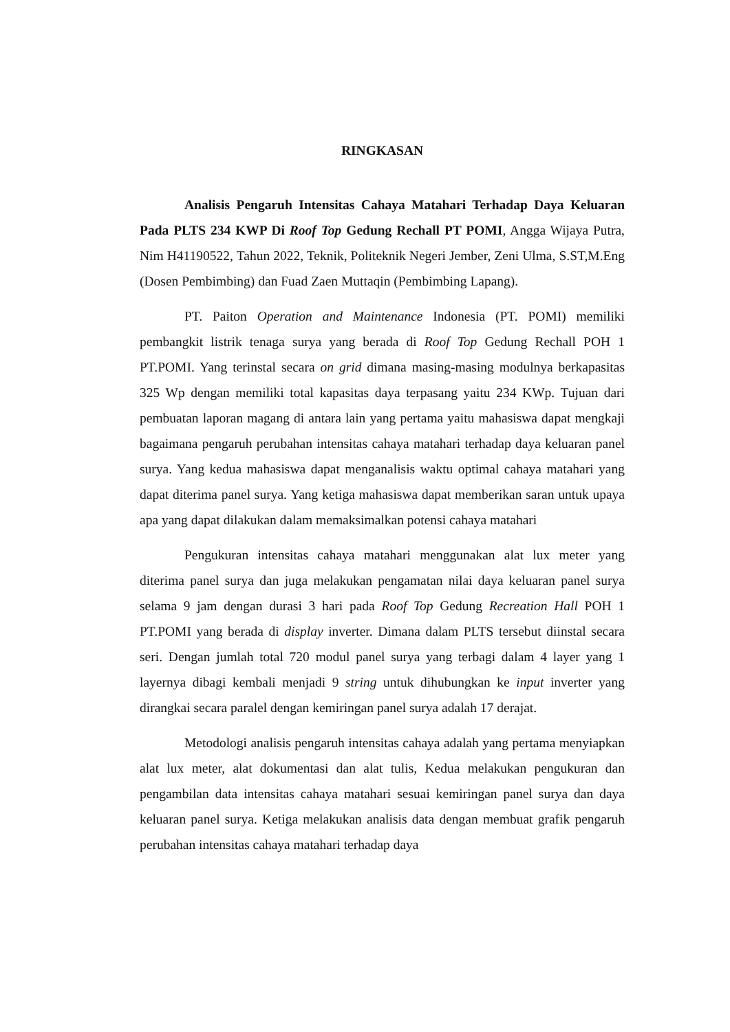RINGKASAN
Analisis Pengaruh Intensitas Cahaya Matahari Terhadap Daya Keluaran Pada PLTS 234 KWP Di Roof Top Gedung Rechall PT POMI, Angga Wijaya Putra, Nim H41190522, Tahun 2022, Teknik, Politeknik Negeri Jember, Zeni Ulma, S.ST,M.Eng (Dosen Pembimbing) dan Fuad Zaen Muttaqin (Pembimbing Lapang).
PT. Paiton Operation and Maintenance Indonesia (PT. POMI) memiliki pembangkit listrik tenaga surya yang berada di Roof Top Gedung Rechall POH 1 PT.POMI. Yang terinstal secara on grid dimana masing-masing modulnya berkapasitas 325 Wp dengan memiliki total kapasitas daya terpasang yaitu 234 KWp. Tujuan dari pembuatan laporan magang di antara lain yang pertama yaitu mahasiswa dapat mengkaji bagaimana pengaruh perubahan intensitas cahaya matahari terhadap daya keluaran panel surya. Yang kedua mahasiswa dapat menganalisis waktu optimal cahaya matahari yang dapat diterima panel surya. Yang ketiga mahasiswa dapat memberikan saran untuk upaya apa yang dapat dilakukan dalam memaksimalkan potensi cahaya matahari
Pengukuran intensitas cahaya matahari menggunakan alat lux meter yang diterima panel surya dan juga melakukan pengamatan nilai daya keluaran panel surya selama 9 jam dengan durasi 3 hari pada Roof Top Gedung Recreation Hall POH 1 PT.POMI yang berada di display inverter. Dimana dalam PLTS tersebut diinstal secara seri. Dengan jumlah total 720 modul panel surya yang terbagi dalam 4 layer yang 1 layernya dibagi kembali menjadi 9 string untuk dihubungkan ke input inverter yang dirangkai secara paralel dengan kemiringan panel surya adalah 17 derajat.
Metodologi analisis pengaruh intensitas cahaya adalah yang pertama menyiapkan alat lux meter, alat dokumentasi dan alat tulis, Kedua melakukan pengukuran dan pengambilan data intensitas cahaya matahari sesuai kemiringan panel surya dan daya keluaran panel surya. Ketiga melakukan analisis data dengan membuat grafik pengaruh perubahan intensitas cahaya matahari terhadap daya